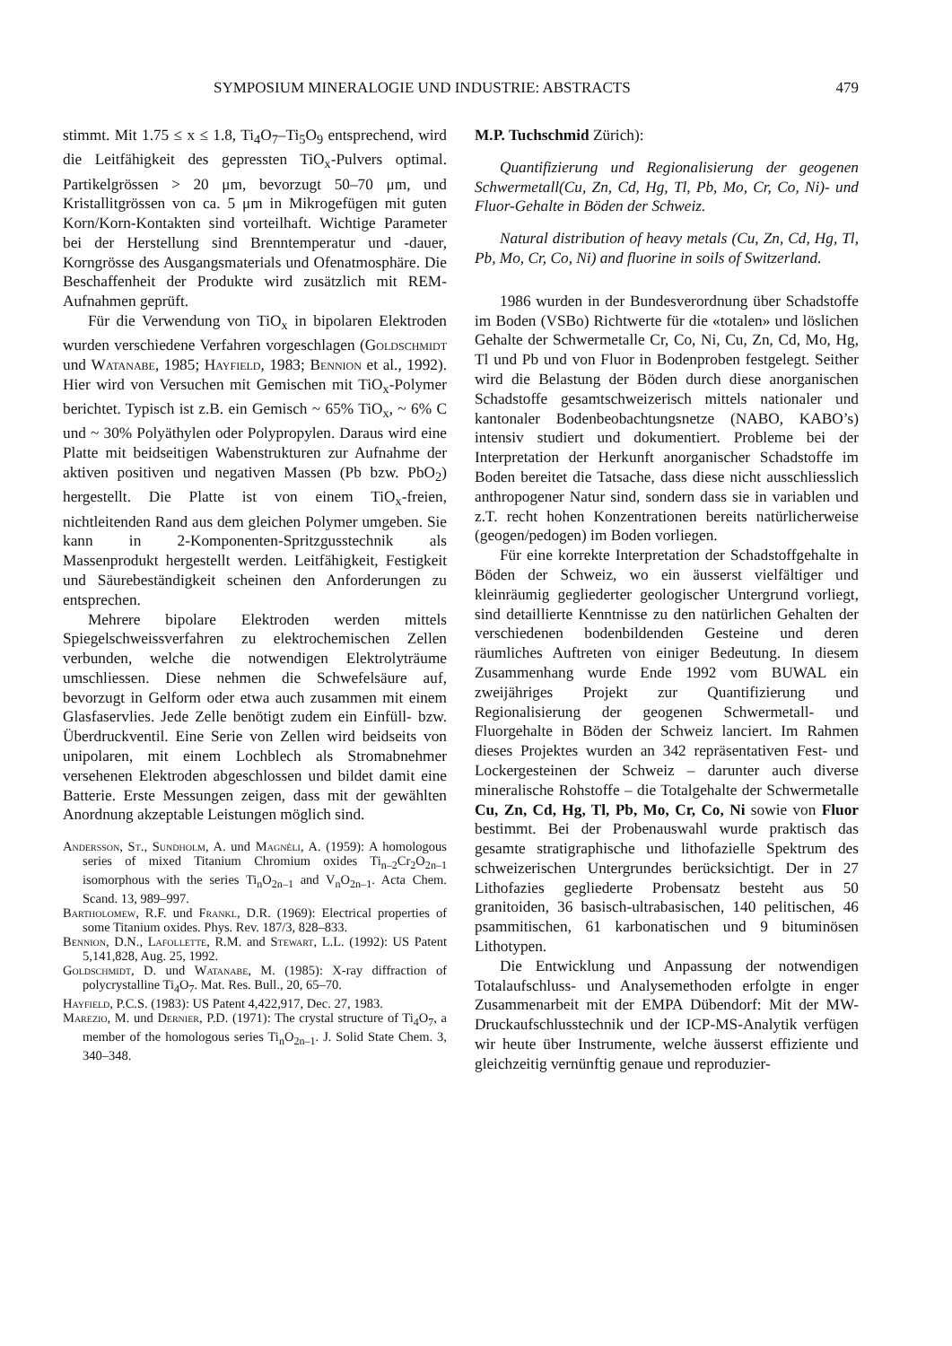SYMPOSIUM MINERALOGIE UND INDUSTRIE: ABSTRACTS 479
stimmt. Mit 1.75 ≤ x ≤ 1.8, Ti<sub>4</sub>O<sub>7</sub>–Ti<sub>5</sub>O<sub>9</sub> entsprechend, wird die Leitfähigkeit des gepressten TiO<sub>x</sub>-Pulvers optimal. Partikelgrössen > 20 μm, bevorzugt 50–70 μm, und Kristallitgrössen von ca. 5 μm in Mikrogefügen mit guten Korn/Korn-Kontakten sind vorteilhaft. Wichtige Parameter bei der Herstellung sind Brenntemperatur und -dauer, Korngrösse des Ausgangsmaterials und Ofenatmosphäre. Die Beschaffenheit der Produkte wird zusätzlich mit REM-Aufnahmen geprüft.
Für die Verwendung von TiO<sub>x</sub> in bipolaren Elektroden wurden verschiedene Verfahren vorgeschlagen (Goldschmidt und Watanabe, 1985; Hayfield, 1983; Bennion et al., 1992). Hier wird von Versuchen mit Gemischen mit TiO<sub>x</sub>-Polymer berichtet. Typisch ist z.B. ein Gemisch ~ 65% TiO<sub>x</sub>, ~ 6% C und ~ 30% Polyäthylen oder Polypropylen. Daraus wird eine Platte mit beidseitigen Wabenstrukturen zur Aufnahme der aktiven positiven und negativen Massen (Pb bzw. PbO<sub>2</sub>) hergestellt. Die Platte ist von einem TiO<sub>x</sub>-freien, nichtleitenden Rand aus dem gleichen Polymer umgeben. Sie kann in 2-Komponenten-Spritzgusstechnik als Massenprodukt hergestellt werden. Leitfähigkeit, Festigkeit und Säurebeständigkeit scheinen den Anforderungen zu entsprechen.
Mehrere bipolare Elektroden werden mittels Spiegelschweissverfahren zu elektrochemischen Zellen verbunden, welche die notwendigen Elektrolyträume umschliessen. Diese nehmen die Schwefelsäure auf, bevorzugt in Gelform oder etwa auch zusammen mit einem Glasfaservlies. Jede Zelle benötigt zudem ein Einfüll- bzw. Überdruckventil. Eine Serie von Zellen wird beidseits von unipolaren, mit einem Lochblech als Stromabnehmer versehenen Elektroden abgeschlossen und bildet damit eine Batterie. Erste Messungen zeigen, dass mit der gewählten Anordnung akzeptable Leistungen möglich sind.
Andersson, St., Sundholm, A. und Magnéli, A. (1959): A homologous series of mixed Titanium Chromium oxides Ti<sub>n–2</sub>Cr<sub>2</sub>O<sub>2n–1</sub> isomorphous with the series Ti<sub>n</sub>O<sub>2n–1</sub> and V<sub>n</sub>O<sub>2n–1</sub>. Acta Chem. Scand. 13, 989–997.
Bartholomew, R.F. und Frankl, D.R. (1969): Electrical properties of some Titanium oxides. Phys. Rev. 187/3, 828–833.
Bennion, D.N., Lafollette, R.M. and Stewart, L.L. (1992): US Patent 5,141,828, Aug. 25, 1992.
Goldschmidt, D. und Watanabe, M. (1985): X-ray diffraction of polycrystalline Ti<sub>4</sub>O<sub>7</sub>. Mat. Res. Bull., 20, 65–70.
Hayfield, P.C.S. (1983): US Patent 4,422,917, Dec. 27, 1983.
Marezio, M. und Dernier, P.D. (1971): The crystal structure of Ti<sub>4</sub>O<sub>7</sub>, a member of the homologous series Ti<sub>n</sub>O<sub>2n–1</sub>. J. Solid State Chem. 3, 340–348.
M.P. Tuchschmid Zürich):
Quantifizierung und Regionalisierung der geogenen Schwermetall(Cu, Zn, Cd, Hg, Tl, Pb, Mo, Cr, Co, Ni)- und Fluor-Gehalte in Böden der Schweiz.
Natural distribution of heavy metals (Cu, Zn, Cd, Hg, Tl, Pb, Mo, Cr, Co, Ni) and fluorine in soils of Switzerland.
1986 wurden in der Bundesverordnung über Schadstoffe im Boden (VSBo) Richtwerte für die «totalen» und löslichen Gehalte der Schwermetalle Cr, Co, Ni, Cu, Zn, Cd, Mo, Hg, Tl und Pb und von Fluor in Bodenproben festgelegt. Seither wird die Belastung der Böden durch diese anorganischen Schadstoffe gesamtschweizerisch mittels nationaler und kantonaler Bodenbeobachtungsnetze (NABO, KABO’s) intensiv studiert und dokumentiert. Probleme bei der Interpretation der Herkunft anorganischer Schadstoffe im Boden bereitet die Tatsache, dass diese nicht ausschliesslich anthropogener Natur sind, sondern dass sie in variablen und z.T. recht hohen Konzentrationen bereits natürlicherweise (geogen/pedogen) im Boden vorliegen.
Für eine korrekte Interpretation der Schadstoffgehalte in Böden der Schweiz, wo ein äusserst vielfältiger und kleinräumig gegliederter geologischer Untergrund vorliegt, sind detaillierte Kenntnisse zu den natürlichen Gehalten der verschiedenen bodenbildenden Gesteine und deren räumliches Auftreten von einiger Bedeutung. In diesem Zusammenhang wurde Ende 1992 vom BUWAL ein zweijähriges Projekt zur Quantifizierung und Regionalisierung der geogenen Schwermetall- und Fluorgehalte in Böden der Schweiz lanciert. Im Rahmen dieses Projektes wurden an 342 repräsentativen Fest- und Lockergesteinen der Schweiz – darunter auch diverse mineralische Rohstoffe – die Totalgehalte der Schwermetalle Cu, Zn, Cd, Hg, Tl, Pb, Mo, Cr, Co, Ni sowie von Fluor bestimmt. Bei der Probenauswahl wurde praktisch das gesamte stratigraphische und lithofazielle Spektrum des schweizerischen Untergrundes berücksichtigt. Der in 27 Lithofazies gegliederte Probensatz besteht aus 50 granitoiden, 36 basisch-ultrabasischen, 140 pelitischen, 46 psammitischen, 61 karbonatischen und 9 bituminösen Lithotypen.
Die Entwicklung und Anpassung der notwendigen Totalaufschluss- und Analysemethoden erfolgte in enger Zusammenarbeit mit der EMPA Dübendorf: Mit der MW-Druckaufschlusstechnik und der ICP-MS-Analytik verfügen wir heute über Instrumente, welche äusserst effiziente und gleichzeitig vernünftig genaue und reproduzier-